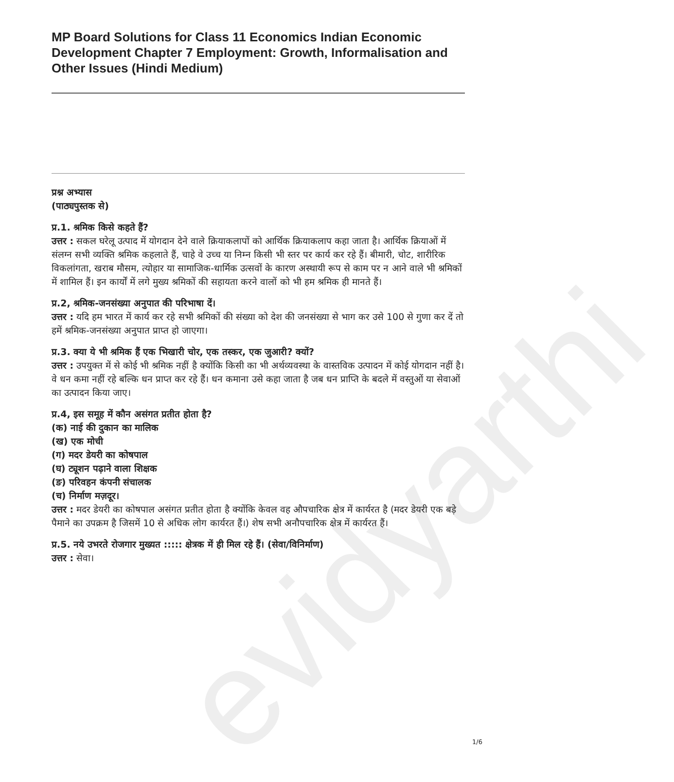evidyarthi
MP Board Solutions for Class 11 Economics Indian Economic Development Chapter 7 Employment: Growth, Informalisation and Other Issues (Hindi Medium)
प्रश्न अभ्यास
(पाठ्यपुस्तक से)
प्र.1. श्रमिक किसे कहते हैं?
उत्तर : सकल घरेलू उत्पाद में योगदान देने वाले क्रियाकलापों को आर्थिक क्रियाकलाप कहा जाता है। आर्थिक क्रियाओं में संलग्न सभी व्यक्ति श्रमिक कहलाते हैं, चाहे वे उच्च या निम्न किसी भी स्तर पर कार्य कर रहे हैं। बीमारी, चोट, शारीरिक विकलांगता, खराब मौसम, त्योहार या सामाजिक-धार्मिक उत्सवों के कारण अस्थायी रूप से काम पर न आने वाले भी श्रमिकों में शामिल हैं। इन कार्यों में लगे मुख्य श्रमिकों की सहायता करने वालों को भी हम श्रमिक ही मानते हैं।
प्र.2, श्रमिक-जनसंख्या अनुपात की परिभाषा दें।
उत्तर : यदि हम भारत में कार्य कर रहे सभी श्रमिकों की संख्या को देश की जनसंख्या से भाग कर उसे 100 से गुणा कर दें तो हमें श्रमिक-जनसंख्या अनुपात प्राप्त हो जाएगा।
प्र.3. क्या ये भी श्रमिक हैं एक भिखारी चोर, एक तस्कर, एक जुआरी? क्यों?
उत्तर : उपयुक्त में से कोई भी श्रमिक नहीं है क्योंकि किसी का भी अर्थव्यवस्था के वास्तविक उत्पादन में कोई योगदान नहीं है। वे धन कमा नहीं रहे बल्कि धन प्राप्त कर रहे हैं। धन कमाना उसे कहा जाता है जब धन प्राप्ति के बदले में वस्तुओं या सेवाओं का उत्पादन किया जाए।
प्र.4, इस समूह में कौन असंगत प्रतीत होता है?
(क) नाई की दुकान का मालिक
(ख) एक मोची
(ग) मदर डेयरी का कोषपाल
(घ) ट्यूशन पढ़ाने वाला शिक्षक
(ङ) परिवहन कंपनी संचालक
(च) निर्माण मज़दूर।
उत्तर : मदर डेयरी का कोषपाल असंगत प्रतीत होता है क्योंकि केवल वह औपचारिक क्षेत्र में कार्यरत है (मदर डेयरी एक बड़े पैमाने का उपक्रम है जिसमें 10 से अधिक लोग कार्यरत हैं।) शेष सभी अनौपचारिक क्षेत्र में कार्यरत हैं।
प्र.5. नये उभरते रोजगार मुख्यत ::::: क्षेत्रक में ही मिल रहे हैं। (सेवा/विनिर्माण)
उत्तर : सेवा।
1/6